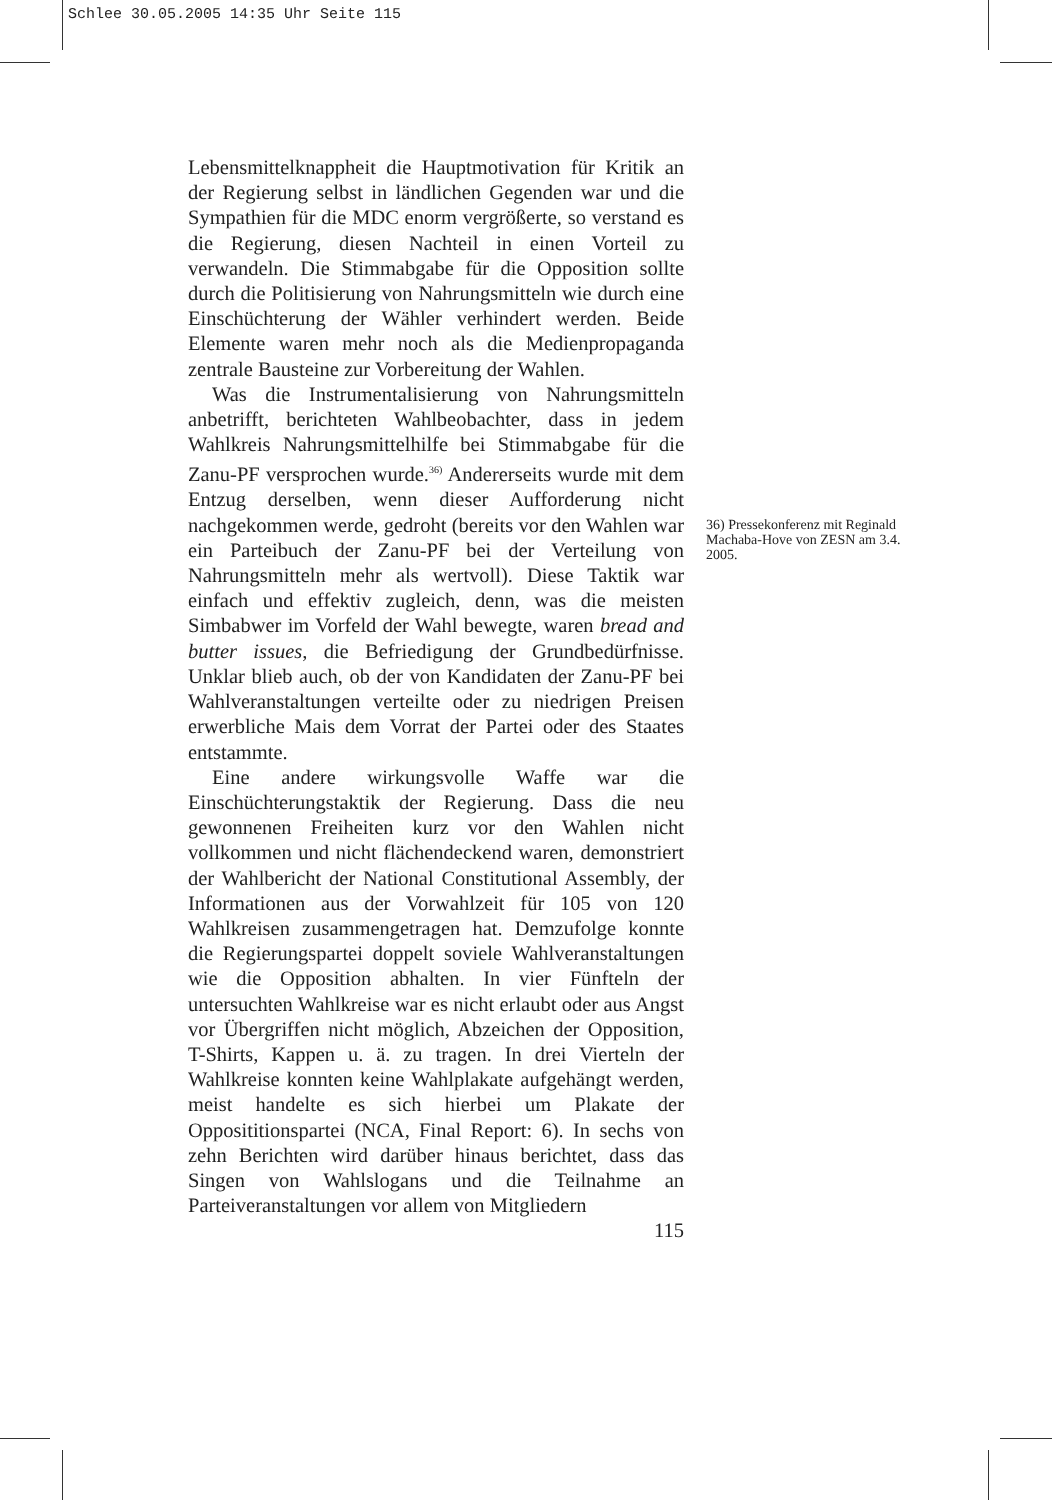Schlee 30.05.2005 14:35 Uhr Seite 115
Lebensmittelknappheit die Hauptmotivation für Kritik an der Regierung selbst in ländlichen Gegenden war und die Sympathien für die MDC enorm vergrößerte, so verstand es die Regierung, diesen Nachteil in einen Vorteil zu verwandeln. Die Stimmabgabe für die Opposition sollte durch die Politisierung von Nahrungsmitteln wie durch eine Einschüchterung der Wähler verhindert werden. Beide Elemente waren mehr noch als die Medienpropaganda zentrale Bausteine zur Vorbereitung der Wahlen.
Was die Instrumentalisierung von Nahrungsmitteln anbetrifft, berichteten Wahlbeobachter, dass in jedem Wahlkreis Nahrungsmittelhilfe bei Stimmabgabe für die Zanu-PF versprochen wurde.<sup>36)</sup> Andererseits wurde mit dem Entzug derselben, wenn dieser Aufforderung nicht nachgekommen werde, gedroht (bereits vor den Wahlen war ein Parteibuch der Zanu-PF bei der Verteilung von Nahrungsmitteln mehr als wertvoll). Diese Taktik war einfach und effektiv zugleich, denn, was die meisten Simbabwer im Vorfeld der Wahl bewegte, waren bread and butter issues, die Befriedigung der Grundbedürfnisse. Unklar blieb auch, ob der von Kandidaten der Zanu-PF bei Wahlveranstaltungen verteilte oder zu niedrigen Preisen erwerbliche Mais dem Vorrat der Partei oder des Staates entstammte.
Eine andere wirkungsvolle Waffe war die Einschüchterungstaktik der Regierung. Dass die neu gewonnenen Freiheiten kurz vor den Wahlen nicht vollkommen und nicht flächendeckend waren, demonstriert der Wahlbericht der National Constitutional Assembly, der Informationen aus der Vorwahlzeit für 105 von 120 Wahlkreisen zusammengetragen hat. Demzufolge konnte die Regierungspartei doppelt soviele Wahlveranstaltungen wie die Opposition abhalten. In vier Fünfteln der untersuchten Wahlkreise war es nicht erlaubt oder aus Angst vor Übergriffen nicht möglich, Abzeichen der Opposition, T-Shirts, Kappen u. ä. zu tragen. In drei Vierteln der Wahlkreise konnten keine Wahlplakate aufgehängt werden, meist handelte es sich hierbei um Plakate der Opposititionspartei (NCA, Final Report: 6). In sechs von zehn Berichten wird darüber hinaus berichtet, dass das Singen von Wahlslogans und die Teilnahme an Parteiveranstaltungen vor allem von Mitgliedern
115
36) Pressekonferenz mit Reginald Machaba-Hove von ZESN am 3.4. 2005.